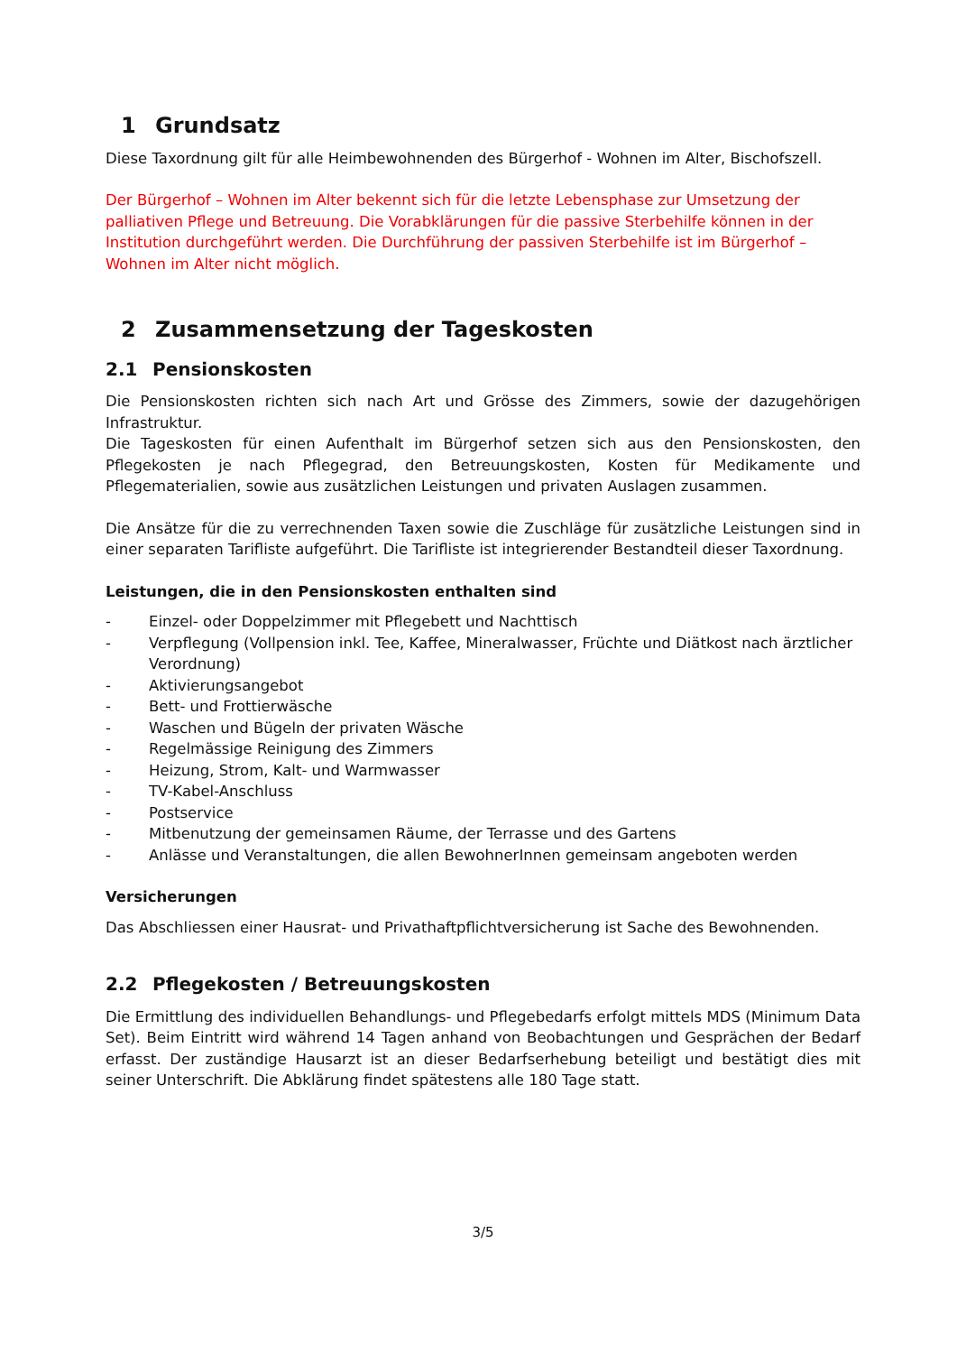1 Grundsatz
Diese Taxordnung gilt für alle Heimbewohnenden des Bürgerhof - Wohnen im Alter, Bischofszell.
Der Bürgerhof – Wohnen im Alter bekennt sich für die letzte Lebensphase zur Umsetzung der palliativen Pflege und Betreuung. Die Vorabklärungen für die passive Sterbehilfe können in der Institution durchgeführt werden. Die Durchführung der passiven Sterbehilfe ist im Bürgerhof – Wohnen im Alter nicht möglich.
2 Zusammensetzung der Tageskosten
2.1 Pensionskosten
Die Pensionskosten richten sich nach Art und Grösse des Zimmers, sowie der dazugehörigen Infrastruktur.
Die Tageskosten für einen Aufenthalt im Bürgerhof setzen sich aus den Pensionskosten, den Pflegekosten je nach Pflegegrad, den Betreuungskosten, Kosten für Medikamente und Pflegematerialien, sowie aus zusätzlichen Leistungen und privaten Auslagen zusammen.
Die Ansätze für die zu verrechnenden Taxen sowie die Zuschläge für zusätzliche Leistungen sind in einer separaten Tarifliste aufgeführt. Die Tarifliste ist integrierender Bestandteil dieser Taxordnung.
Leistungen, die in den Pensionskosten enthalten sind
- Einzel- oder Doppelzimmer mit Pflegebett und Nachttisch
- Verpflegung (Vollpension inkl. Tee, Kaffee, Mineralwasser, Früchte und Diätkost nach ärztlicher Verordnung)
- Aktivierungsangebot
- Bett- und Frottierwäsche
- Waschen und Bügeln der privaten Wäsche
- Regelmässige Reinigung des Zimmers
- Heizung, Strom, Kalt- und Warmwasser
- TV-Kabel-Anschluss
- Postservice
- Mitbenutzung der gemeinsamen Räume, der Terrasse und des Gartens
- Anlässe und Veranstaltungen, die allen BewohnerInnen gemeinsam angeboten werden
Versicherungen
Das Abschliessen einer Hausrat- und Privathaftpflichtversicherung ist Sache des Bewohnenden.
2.2 Pflegekosten / Betreuungskosten
Die Ermittlung des individuellen Behandlungs- und Pflegebedarfs erfolgt mittels MDS (Minimum Data Set). Beim Eintritt wird während 14 Tagen anhand von Beobachtungen und Gesprächen der Bedarf erfasst. Der zuständige Hausarzt ist an dieser Bedarfserhebung beteiligt und bestätigt dies mit seiner Unterschrift. Die Abklärung findet spätestens alle 180 Tage statt.
3/5